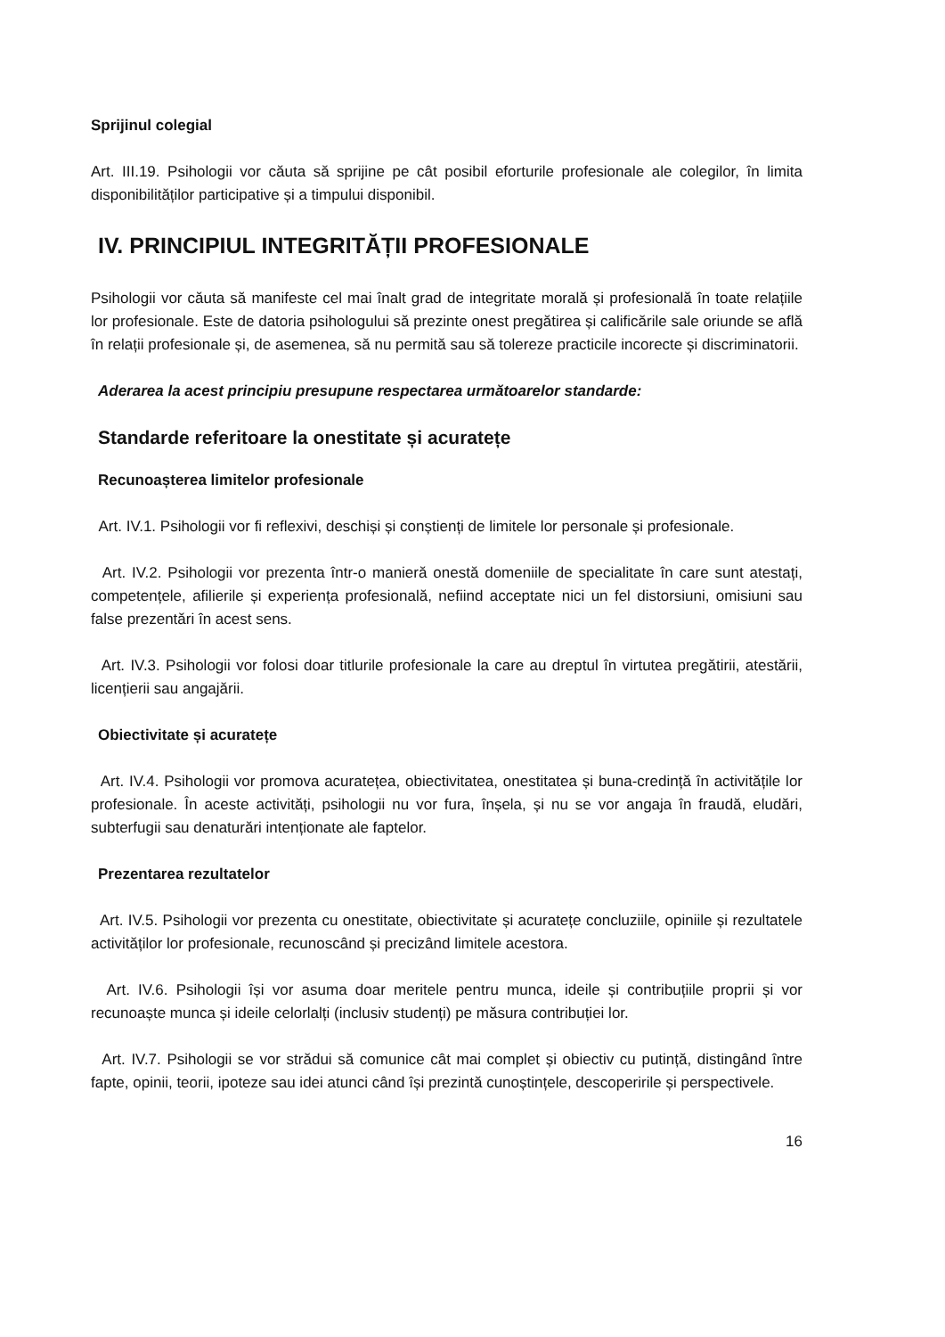Sprijinul colegial
Art. III.19. Psihologii vor căuta să sprijine pe cât posibil eforturile profesionale ale colegilor, în limita disponibilităților participative și a timpului disponibil.
IV. PRINCIPIUL INTEGRITĂȚII PROFESIONALE
Psihologii vor căuta să manifeste cel mai înalt grad de integritate morală și profesională în toate relațiile lor profesionale. Este de datoria psihologului să prezinte onest pregătirea și calificările sale oriunde se află în relații profesionale și, de asemenea, să nu permită sau să tolereze practicile incorecte și discriminatorii.
Aderarea la acest principiu presupune respectarea următoarelor standarde:
Standarde referitoare la onestitate și acuratețe
Recunoașterea limitelor profesionale
Art. IV.1. Psihologii vor fi reflexivi, deschiși și conștienți de limitele lor personale și profesionale.
Art. IV.2. Psihologii vor prezenta într-o manieră onestă domeniile de specialitate în care sunt atestați, competențele, afilierile și experiența profesională, nefiind acceptate nici un fel distorsiuni, omisiuni sau false prezentări în acest sens.
Art. IV.3. Psihologii vor folosi doar titlurile profesionale la care au dreptul în virtutea pregătirii, atestării, licențierii sau angajării.
Obiectivitate și acuratețe
Art. IV.4. Psihologii vor promova acuratețea, obiectivitatea, onestitatea și buna-credință în activitățile lor profesionale. În aceste activități, psihologii nu vor fura, înșela, și nu se vor angaja în fraudă, eludări, subterfugii sau denaturări intenționate ale faptelor.
Prezentarea rezultatelor
Art. IV.5. Psihologii vor prezenta cu onestitate, obiectivitate și acuratețe concluziile, opiniile și rezultatele activităților lor profesionale, recunoscând și precizând limitele acestora.
Art. IV.6. Psihologii își vor asuma doar meritele pentru munca, ideile și contribuțiile proprii și vor recunoaște munca și ideile celorlalți (inclusiv studenți) pe măsura contribuției lor.
Art. IV.7. Psihologii se vor strădui să comunice cât mai complet și obiectiv cu putință, distingând între fapte, opinii, teorii, ipoteze sau idei atunci când își prezintă cunoștințele, descoperirile și perspectivele.
16